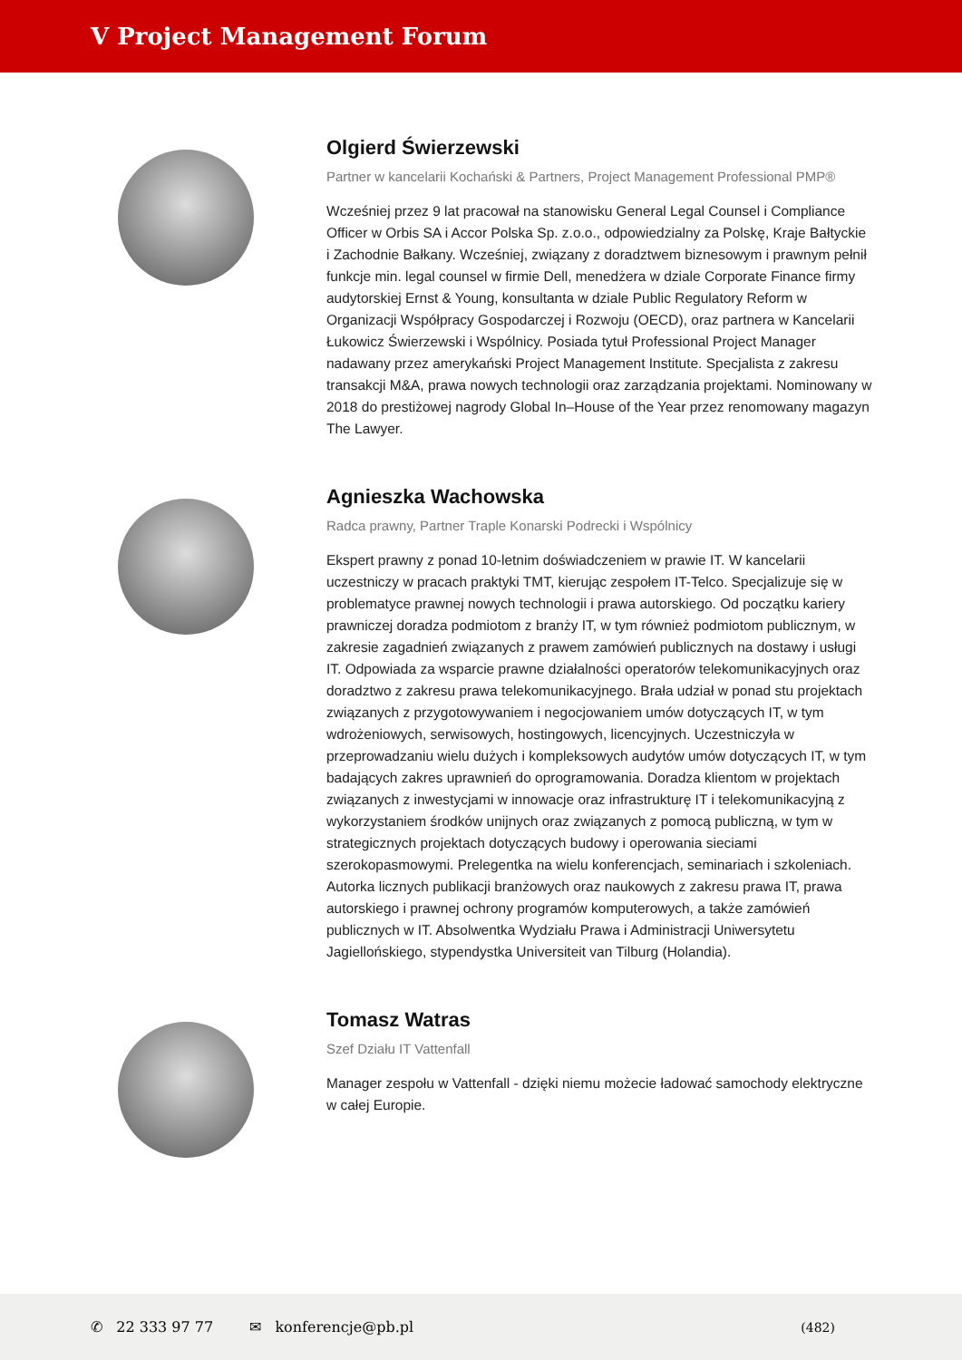V Project Management Forum
Olgierd Świerzewski
Partner w kancelarii Kochański & Partners, Project Management Professional PMP®
Wcześniej przez 9 lat pracował na stanowisku General Legal Counsel i Compliance Officer w Orbis SA i Accor Polska Sp. z.o.o., odpowiedzialny za Polskę, Kraje Bałtyckie i Zachodnie Bałkany. Wcześniej, związany z doradztwem biznesowym i prawnym pełnił funkcje min. legal counsel w firmie Dell, menedżera w dziale Corporate Finance firmy audytorskiej Ernst & Young, konsultanta w dziale Public Regulatory Reform w Organizacji Współpracy Gospodarczej i Rozwoju (OECD), oraz partnera w Kancelarii Łukowicz Świerzewski i Wspólnicy. Posiada tytuł Professional Project Manager nadawany przez amerykański Project Management Institute. Specjalista z zakresu transakcji M&A, prawa nowych technologii oraz zarządzania projektami. Nominowany w 2018 do prestiżowej nagrody Global In–House of the Year przez renomowany magazyn The Lawyer.
Agnieszka Wachowska
Radca prawny, Partner Traple Konarski Podrecki i Wspólnicy
Ekspert prawny z ponad 10-letnim doświadczeniem w prawie IT. W kancelarii uczestniczy w pracach praktyki TMT, kierując zespołem IT-Telco. Specjalizuje się w problematyce prawnej nowych technologii i prawa autorskiego. Od początku kariery prawniczej doradza podmiotom z branży IT, w tym również podmiotom publicznym, w zakresie zagadnień związanych z prawem zamówień publicznych na dostawy i usługi IT. Odpowiada za wsparcie prawne działalności operatorów telekomunikacyjnych oraz doradztwo z zakresu prawa telekomunikacyjnego. Brała udział w ponad stu projektach związanych z przygotowywaniem i negocjowaniem umów dotyczących IT, w tym wdrożeniowych, serwisowych, hostingowych, licencyjnych. Uczestniczyła w przeprowadzaniu wielu dużych i kompleksowych audytów umów dotyczących IT, w tym badających zakres uprawnień do oprogramowania. Doradza klientom w projektach związanych z inwestycjami w innowacje oraz infrastrukturę IT i telekomunikacyjną z wykorzystaniem środków unijnych oraz związanych z pomocą publiczną, w tym w strategicznych projektach dotyczących budowy i operowania sieciami szerokopasmowymi. Prelegentka na wielu konferencjach, seminariach i szkoleniach. Autorka licznych publikacji branżowych oraz naukowych z zakresu prawa IT, prawa autorskiego i prawnej ochrony programów komputerowych, a także zamówień publicznych w IT. Absolwentka Wydziału Prawa i Administracji Uniwersytetu Jagiellońskiego, stypendystka Universiteit van Tilburg (Holandia).
Tomasz Watras
Szef Działu IT Vattenfall
Manager zespołu w Vattenfall - dzięki niemu możecie ładować samochody elektryczne w całej Europie.
✆ 22 333 97 77 ✉ konferencje@pb.pl (482)